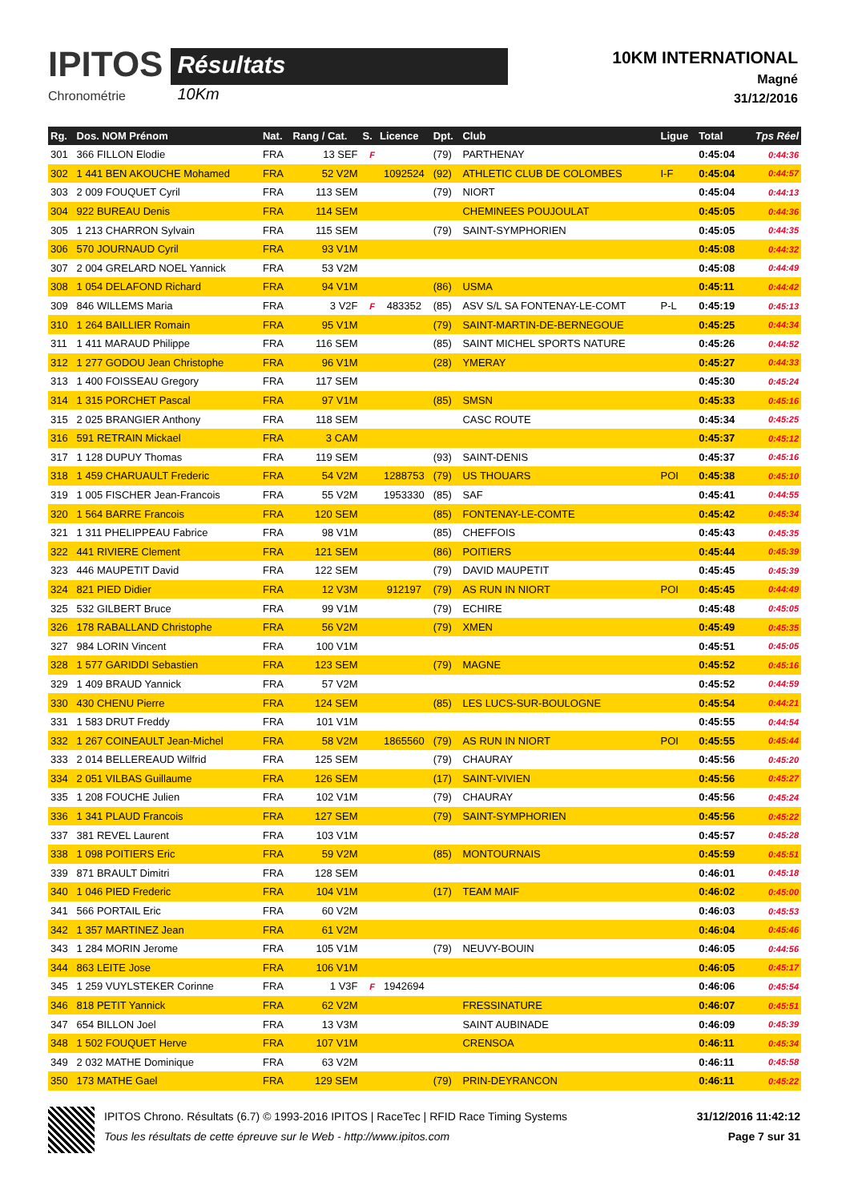IPITOS
Chronométrie
Résultats
10Km
10KM INTERNATIONAL
Magné
31/12/2016
| Rg. | Dos. NOM Prénom | Nat. | Rang / Cat. | S. | Licence | Dpt. | Club | Ligue | Total | Tps Réel |
| --- | --- | --- | --- | --- | --- | --- | --- | --- | --- | --- |
| 301 | 366 FILLON Elodie | FRA | 13 SEF | F | | (79) | PARTHENAY | | 0:45:04 | 0:44:36 |
| 302 | 1 441 BEN AKOUCHE Mohamed | FRA | 52 V2M | | 1092524 | (92) | ATHLETIC CLUB DE COLOMBES | I-F | 0:45:04 | 0:44:57 |
| 303 | 2 009 FOUQUET Cyril | FRA | 113 SEM | | | (79) | NIORT | | 0:45:04 | 0:44:13 |
| 304 | 922 BUREAU Denis | FRA | 114 SEM | | | | CHEMINEES POUJOULAT | | 0:45:05 | 0:44:36 |
| 305 | 1 213 CHARRON Sylvain | FRA | 115 SEM | | | (79) | SAINT-SYMPHORIEN | | 0:45:05 | 0:44:35 |
| 306 | 570 JOURNAUD Cyril | FRA | 93 V1M | | | | | | 0:45:08 | 0:44:32 |
| 307 | 2 004 GRELARD NOEL Yannick | FRA | 53 V2M | | | | | | 0:45:08 | 0:44:49 |
| 308 | 1 054 DELAFOND Richard | FRA | 94 V1M | | | (86) | USMA | | 0:45:11 | 0:44:42 |
| 309 | 846 WILLEMS Maria | FRA | 3 V2F | F | 483352 | (85) | ASV S/L SA FONTENAY-LE-COMT | P-L | 0:45:19 | 0:45:13 |
| 310 | 1 264 BAILLIER Romain | FRA | 95 V1M | | | (79) | SAINT-MARTIN-DE-BERNEGOUE | | 0:45:25 | 0:44:34 |
| 311 | 1 411 MARAUD Philippe | FRA | 116 SEM | | | (85) | SAINT MICHEL SPORTS NATURE | | 0:45:26 | 0:44:52 |
| 312 | 1 277 GODOU Jean Christophe | FRA | 96 V1M | | | (28) | YMERAY | | 0:45:27 | 0:44:33 |
| 313 | 1 400 FOISSEAU Gregory | FRA | 117 SEM | | | | | | 0:45:30 | 0:45:24 |
| 314 | 1 315 PORCHET Pascal | FRA | 97 V1M | | | (85) | SMSN | | 0:45:33 | 0:45:16 |
| 315 | 2 025 BRANGIER Anthony | FRA | 118 SEM | | | | CASC ROUTE | | 0:45:34 | 0:45:25 |
| 316 | 591 RETRAIN Mickael | FRA | 3 CAM | | | | | | 0:45:37 | 0:45:12 |
| 317 | 1 128 DUPUY Thomas | FRA | 119 SEM | | | (93) | SAINT-DENIS | | 0:45:37 | 0:45:16 |
| 318 | 1 459 CHARUAULT Frederic | FRA | 54 V2M | | 1288753 | (79) | US THOUARS | POI | 0:45:38 | 0:45:10 |
| 319 | 1 005 FISCHER Jean-Francois | FRA | 55 V2M | | 1953330 | (85) | SAF | | 0:45:41 | 0:44:55 |
| 320 | 1 564 BARRE Francois | FRA | 120 SEM | | | (85) | FONTENAY-LE-COMTE | | 0:45:42 | 0:45:34 |
| 321 | 1 311 PHELIPPEAU Fabrice | FRA | 98 V1M | | | (85) | CHEFFOIS | | 0:45:43 | 0:45:35 |
| 322 | 441 RIVIERE Clement | FRA | 121 SEM | | | (86) | POITIERS | | 0:45:44 | 0:45:39 |
| 323 | 446 MAUPETIT David | FRA | 122 SEM | | | (79) | DAVID MAUPETIT | | 0:45:45 | 0:45:39 |
| 324 | 821 PIED Didier | FRA | 12 V3M | | 912197 | (79) | AS RUN IN NIORT | POI | 0:45:45 | 0:44:49 |
| 325 | 532 GILBERT Bruce | FRA | 99 V1M | | | (79) | ECHIRE | | 0:45:48 | 0:45:05 |
| 326 | 178 RABALLAND Christophe | FRA | 56 V2M | | | (79) | XMEN | | 0:45:49 | 0:45:35 |
| 327 | 984 LORIN Vincent | FRA | 100 V1M | | | | | | 0:45:51 | 0:45:05 |
| 328 | 1 577 GARIDDI Sebastien | FRA | 123 SEM | | | (79) | MAGNE | | 0:45:52 | 0:45:16 |
| 329 | 1 409 BRAUD Yannick | FRA | 57 V2M | | | | | | 0:45:52 | 0:44:59 |
| 330 | 430 CHENU Pierre | FRA | 124 SEM | | | (85) | LES LUCS-SUR-BOULOGNE | | 0:45:54 | 0:44:21 |
| 331 | 1 583 DRUT Freddy | FRA | 101 V1M | | | | | | 0:45:55 | 0:44:54 |
| 332 | 1 267 COINEAULT Jean-Michel | FRA | 58 V2M | | 1865560 | (79) | AS RUN IN NIORT | POI | 0:45:55 | 0:45:44 |
| 333 | 2 014 BELLEREAUD Wilfrid | FRA | 125 SEM | | | (79) | CHAURAY | | 0:45:56 | 0:45:20 |
| 334 | 2 051 VILBAS Guillaume | FRA | 126 SEM | | | (17) | SAINT-VIVIEN | | 0:45:56 | 0:45:27 |
| 335 | 1 208 FOUCHE Julien | FRA | 102 V1M | | | (79) | CHAURAY | | 0:45:56 | 0:45:24 |
| 336 | 1 341 PLAUD Francois | FRA | 127 SEM | | | (79) | SAINT-SYMPHORIEN | | 0:45:56 | 0:45:22 |
| 337 | 381 REVEL Laurent | FRA | 103 V1M | | | | | | 0:45:57 | 0:45:28 |
| 338 | 1 098 POITIERS Eric | FRA | 59 V2M | | | (85) | MONTOURNAIS | | 0:45:59 | 0:45:51 |
| 339 | 871 BRAULT Dimitri | FRA | 128 SEM | | | | | | 0:46:01 | 0:45:18 |
| 340 | 1 046 PIED Frederic | FRA | 104 V1M | | | (17) | TEAM MAIF | | 0:46:02 | 0:45:00 |
| 341 | 566 PORTAIL Eric | FRA | 60 V2M | | | | | | 0:46:03 | 0:45:53 |
| 342 | 1 357 MARTINEZ Jean | FRA | 61 V2M | | | | | | 0:46:04 | 0:45:46 |
| 343 | 1 284 MORIN Jerome | FRA | 105 V1M | | | (79) | NEUVY-BOUIN | | 0:46:05 | 0:44:56 |
| 344 | 863 LEITE Jose | FRA | 106 V1M | | | | | | 0:46:05 | 0:45:17 |
| 345 | 1 259 VUYLSTEKER Corinne | FRA | 1 V3F | F | 1942694 | | | | 0:46:06 | 0:45:54 |
| 346 | 818 PETIT Yannick | FRA | 62 V2M | | | | FRESSINATURE | | 0:46:07 | 0:45:51 |
| 347 | 654 BILLON Joel | FRA | 13 V3M | | | | SAINT AUBINADE | | 0:46:09 | 0:45:39 |
| 348 | 1 502 FOUQUET Herve | FRA | 107 V1M | | | | CRENSOA | | 0:46:11 | 0:45:34 |
| 349 | 2 032 MATHE Dominique | FRA | 63 V2M | | | | | | 0:46:11 | 0:45:58 |
| 350 | 173 MATHE Gael | FRA | 129 SEM | | | (79) | PRIN-DEYRANCON | | 0:46:11 | 0:45:22 |
IPITOS Chrono. Résultats (6.7) © 1993-2016 IPITOS | RaceTec | RFID Race Timing Systems
Tous les résultats de cette épreuve sur le Web - http://www.ipitos.com
31/12/2016 11:42:12
Page 7 sur 31